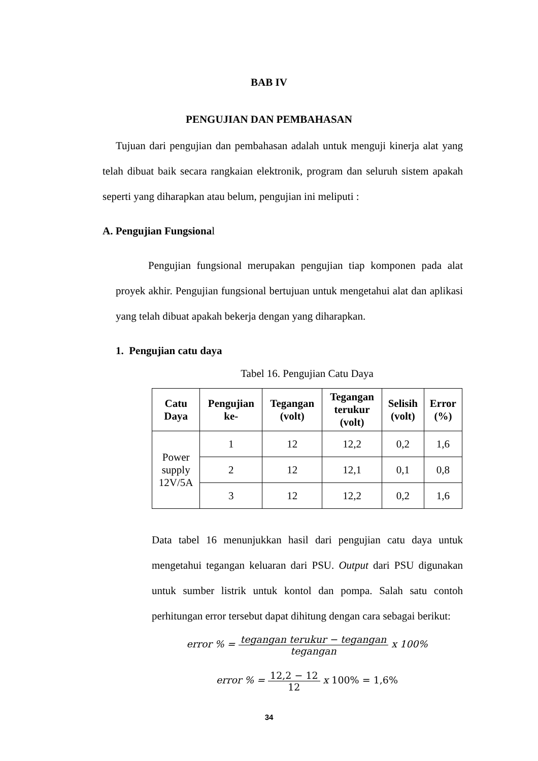BAB IV
PENGUJIAN DAN PEMBAHASAN
Tujuan dari pengujian dan pembahasan adalah untuk menguji kinerja alat yang telah dibuat baik secara rangkaian elektronik, program dan seluruh sistem apakah seperti yang diharapkan atau belum, pengujian ini meliputi :
A. Pengujian Fungsional
Pengujian fungsional merupakan pengujian tiap komponen pada alat proyek akhir. Pengujian fungsional bertujuan untuk mengetahui alat dan aplikasi yang telah dibuat apakah bekerja dengan yang diharapkan.
1. Pengujian catu daya
Tabel 16. Pengujian Catu Daya
| Catu Daya | Pengujian ke- | Tegangan (volt) | Tegangan terukur (volt) | Selisih (volt) | Error (%) |
| --- | --- | --- | --- | --- | --- |
| Power supply 12V/5A | 1 | 12 | 12,2 | 0,2 | 1,6 |
| | 2 | 12 | 12,1 | 0,1 | 0,8 |
| | 3 | 12 | 12,2 | 0,2 | 1,6 |
Data tabel 16 menunjukkan hasil dari pengujian catu daya untuk mengetahui tegangan keluaran dari PSU. Output dari PSU digunakan untuk sumber listrik untuk kontol dan pompa. Salah satu contoh perhitungan error tersebut dapat dihitung dengan cara sebagai berikut:
error % = tegangan terukur − tegangan tegangan x 100%
error % = 12,2 − 12 12 x 100% = 1,6%
34